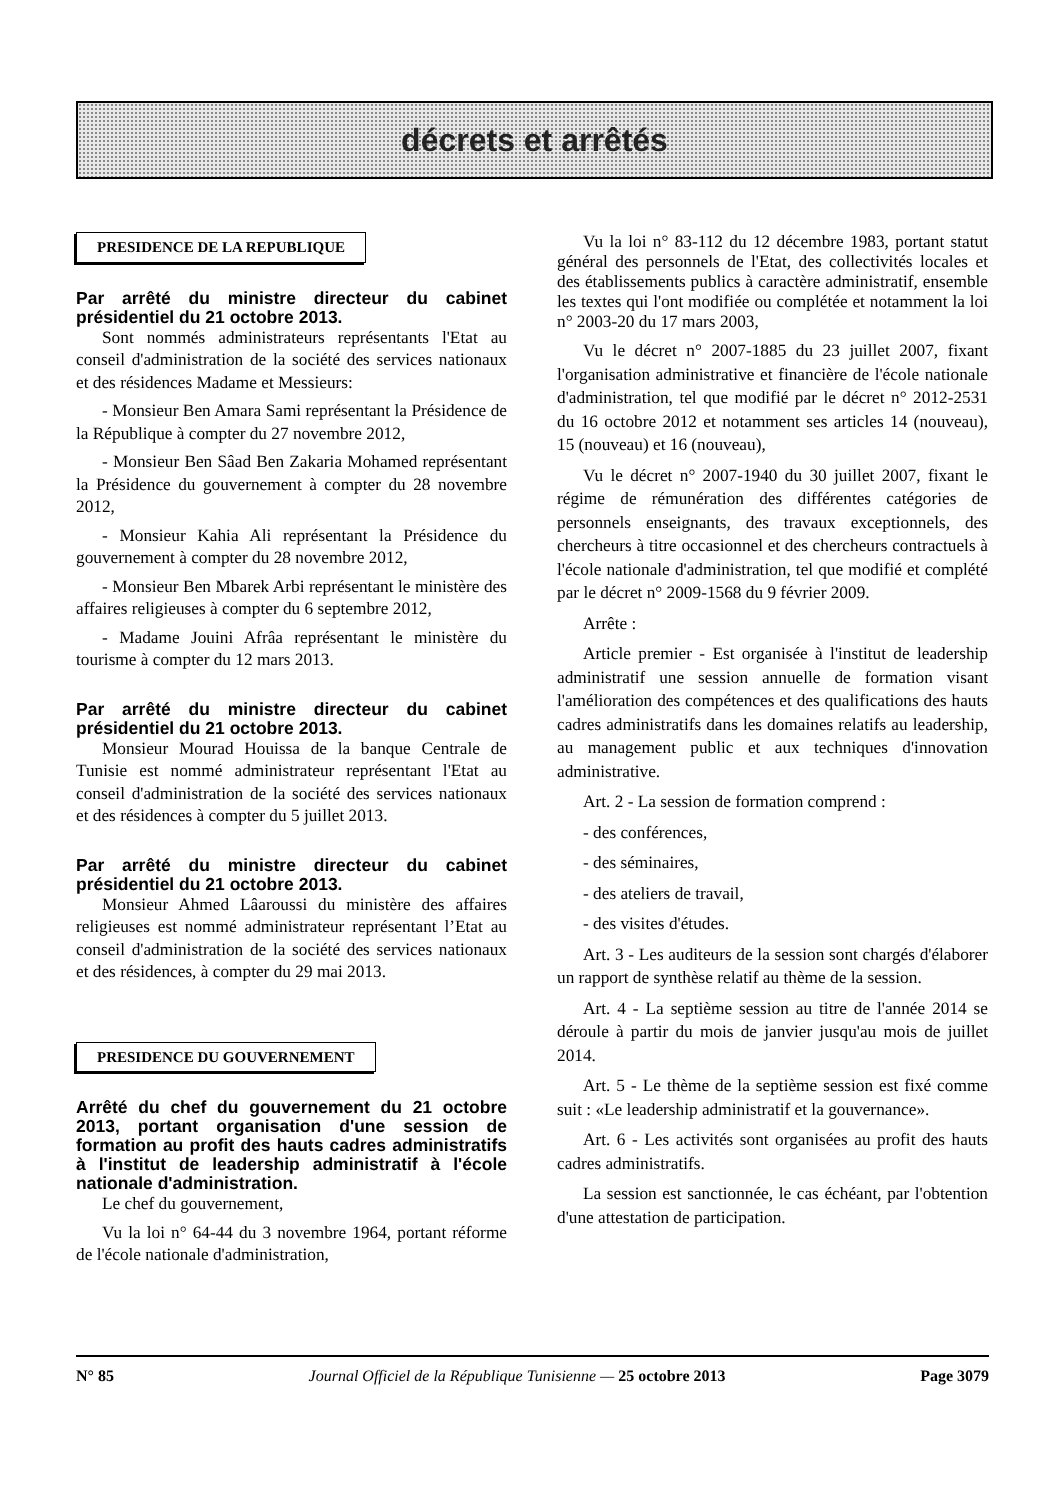décrets et arrêtés
PRESIDENCE DE LA REPUBLIQUE
Par arrêté du ministre directeur du cabinet présidentiel du 21 octobre 2013.
Sont nommés administrateurs représentants l'Etat au conseil d'administration de la société des services nationaux et des résidences Madame et Messieurs:
- Monsieur Ben Amara Sami représentant la Présidence de la République à compter du 27 novembre 2012,
- Monsieur Ben Sâad Ben Zakaria Mohamed représentant la Présidence du gouvernement à compter du 28 novembre 2012,
- Monsieur Kahia Ali représentant la Présidence du gouvernement à compter du 28 novembre 2012,
- Monsieur Ben Mbarek Arbi représentant le ministère des affaires religieuses à compter du 6 septembre 2012,
- Madame Jouini Afrâa représentant le ministère du tourisme à compter du 12 mars 2013.
Par arrêté du ministre directeur du cabinet présidentiel du 21 octobre 2013.
Monsieur Mourad Houissa de la banque Centrale de Tunisie est nommé administrateur représentant l'Etat au conseil d'administration de la société des services nationaux et des résidences à compter du 5 juillet 2013.
Par arrêté du ministre directeur du cabinet présidentiel du 21 octobre 2013.
Monsieur Ahmed Lâaroussi du ministère des affaires religieuses est nommé administrateur représentant l’Etat au conseil d'administration de la société des services nationaux et des résidences, à compter du 29 mai 2013.
PRESIDENCE DU GOUVERNEMENT
Arrêté du chef du gouvernement du 21 octobre 2013, portant organisation d'une session de formation au profit des hauts cadres administratifs à l'institut de leadership administratif à l'école nationale d'administration.
Le chef du gouvernement,
Vu la loi n° 64-44 du 3 novembre 1964, portant réforme de l'école nationale d'administration,
Vu la loi n° 83-112 du 12 décembre 1983, portant statut général des personnels de l'Etat, des collectivités locales et des établissements publics à caractère administratif, ensemble les textes qui l'ont modifiée ou complétée et notamment la loi n° 2003-20 du 17 mars 2003,
Vu le décret n° 2007-1885 du 23 juillet 2007, fixant l'organisation administrative et financière de l'école nationale d'administration, tel que modifié par le décret n° 2012-2531 du 16 octobre 2012 et notamment ses articles 14 (nouveau), 15 (nouveau) et 16 (nouveau),
Vu le décret n° 2007-1940 du 30 juillet 2007, fixant le régime de rémunération des différentes catégories de personnels enseignants, des travaux exceptionnels, des chercheurs à titre occasionnel et des chercheurs contractuels à l'école nationale d'administration, tel que modifié et complété par le décret n° 2009-1568 du 9 février 2009.
Arrête :
Article premier - Est organisée à l'institut de leadership administratif une session annuelle de formation visant l'amélioration des compétences et des qualifications des hauts cadres administratifs dans les domaines relatifs au leadership, au management public et aux techniques d'innovation administrative.
Art. 2 - La session de formation comprend :
- des conférences,
- des séminaires,
- des ateliers de travail,
- des visites d'études.
Art. 3 - Les auditeurs de la session sont chargés d'élaborer un rapport de synthèse relatif au thème de la session.
Art. 4 - La septième session au titre de l'année 2014 se déroule à partir du mois de janvier jusqu'au mois de juillet 2014.
Art. 5 - Le thème de la septième session est fixé comme suit : «Le leadership administratif et la gouvernance».
Art. 6 - Les activités sont organisées au profit des hauts cadres administratifs.
La session est sanctionnée, le cas échéant, par l'obtention d'une attestation de participation.
N° 85 Journal Officiel de la République Tunisienne — 25 octobre 2013 Page 3079